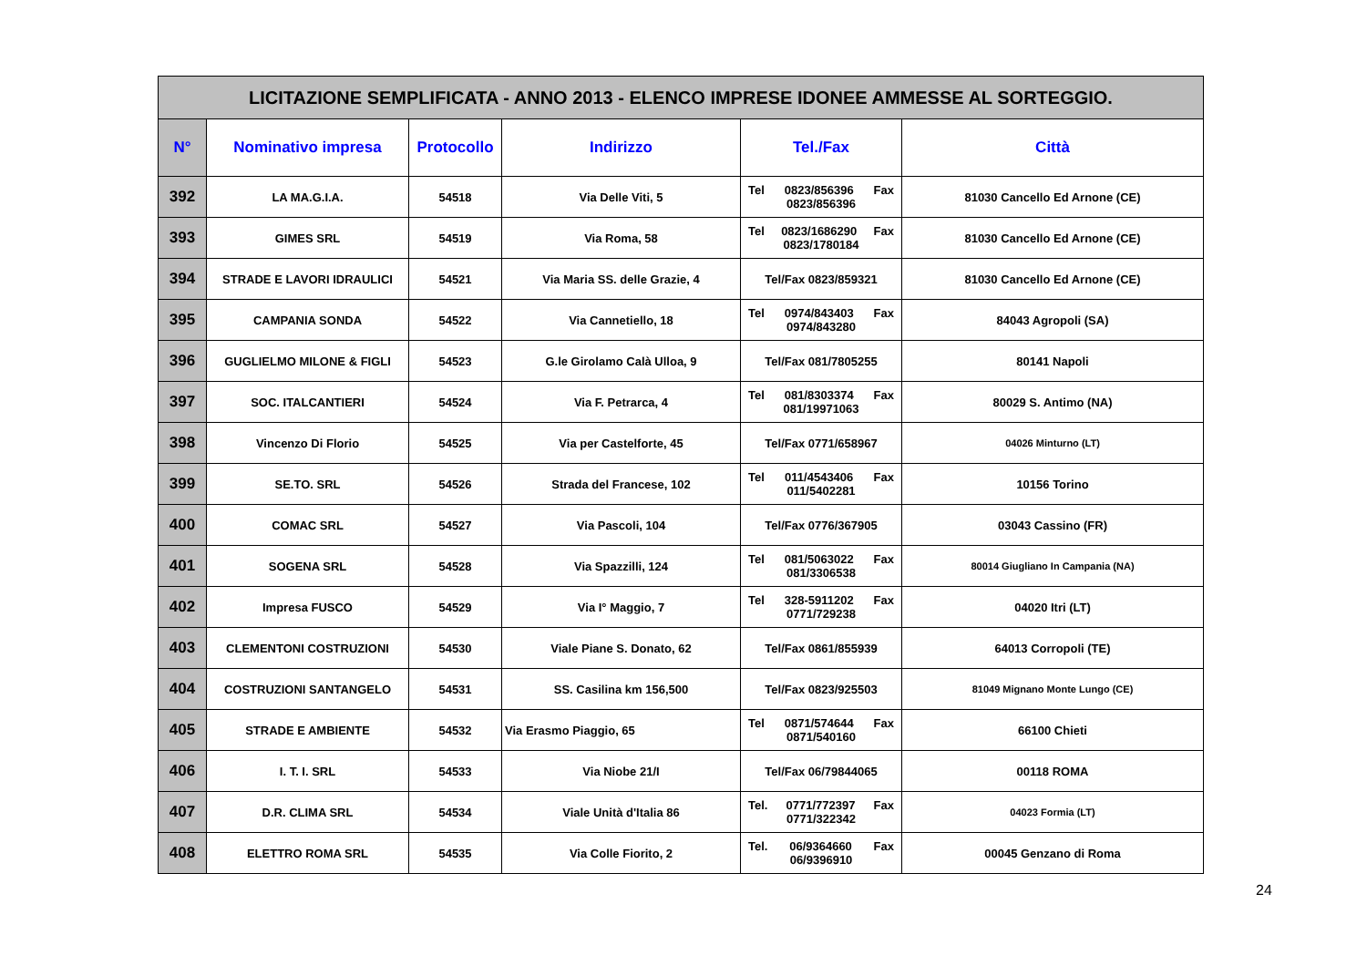| LICITAZIONE SEMPLIFICATA - ANNO 2013 - ELENCO IMPRESE IDONEE AMMESSE AL SORTEGGIO. | | | | | |
| N° | Nominativo impresa | Protocollo | Indirizzo | Tel./Fax | Città |
| 392 | LA MA.G.I.A. | 54518 | Via Delle Viti, 5 | Tel 0823/856396 Fax 0823/856396 | 81030 Cancello Ed Arnone (CE) |
| 393 | GIMES SRL | 54519 | Via Roma, 58 | Tel 0823/1686290 Fax 0823/1780184 | 81030 Cancello Ed Arnone (CE) |
| 394 | STRADE E LAVORI IDRAULICI | 54521 | Via Maria SS. delle Grazie, 4 | Tel/Fax 0823/859321 | 81030 Cancello Ed Arnone (CE) |
| 395 | CAMPANIA SONDA | 54522 | Via Cannetiello, 18 | Tel 0974/843403 Fax 0974/843280 | 84043 Agropoli (SA) |
| 396 | GUGLIELMO MILONE & FIGLI | 54523 | G.le Girolamo Calà Ulloa, 9 | Tel/Fax 081/7805255 | 80141 Napoli |
| 397 | SOC. ITALCANTIERI | 54524 | Via F. Petrarca, 4 | Tel 081/8303374 Fax 081/19971063 | 80029 S. Antimo (NA) |
| 398 | Vincenzo Di Florio | 54525 | Via per Castelforte, 45 | Tel/Fax 0771/658967 | 04026 Minturno (LT) |
| 399 | SE.TO. SRL | 54526 | Strada del Francese, 102 | Tel 011/4543406 Fax 011/5402281 | 10156 Torino |
| 400 | COMAC SRL | 54527 | Via Pascoli, 104 | Tel/Fax 0776/367905 | 03043 Cassino (FR) |
| 401 | SOGENA SRL | 54528 | Via Spazzilli, 124 | Tel 081/5063022 Fax 081/3306538 | 80014 Giugliano In Campania (NA) |
| 402 | Impresa FUSCO | 54529 | Via I° Maggio, 7 | Tel 328-5911202 Fax 0771/729238 | 04020 Itri (LT) |
| 403 | CLEMENTONI COSTRUZIONI | 54530 | Viale Piane S. Donato, 62 | Tel/Fax 0861/855939 | 64013 Corropoli (TE) |
| 404 | COSTRUZIONI SANTANGELO | 54531 | SS. Casilina km 156,500 | Tel/Fax 0823/925503 | 81049 Mignano Monte Lungo (CE) |
| 405 | STRADE E AMBIENTE | 54532 | Via Erasmo Piaggio, 65 | Tel 0871/574644 Fax 0871/540160 | 66100 Chieti |
| 406 | I. T. I. SRL | 54533 | Via Niobe 21/I | Tel/Fax 06/79844065 | 00118 ROMA |
| 407 | D.R. CLIMA SRL | 54534 | Viale Unità d'Italia 86 | Tel. 0771/772397 Fax 0771/322342 | 04023 Formia (LT) |
| 408 | ELETTRO ROMA SRL | 54535 | Via Colle Fiorito, 2 | Tel. 06/9364660 Fax 06/9396910 | 00045 Genzano di Roma |
24